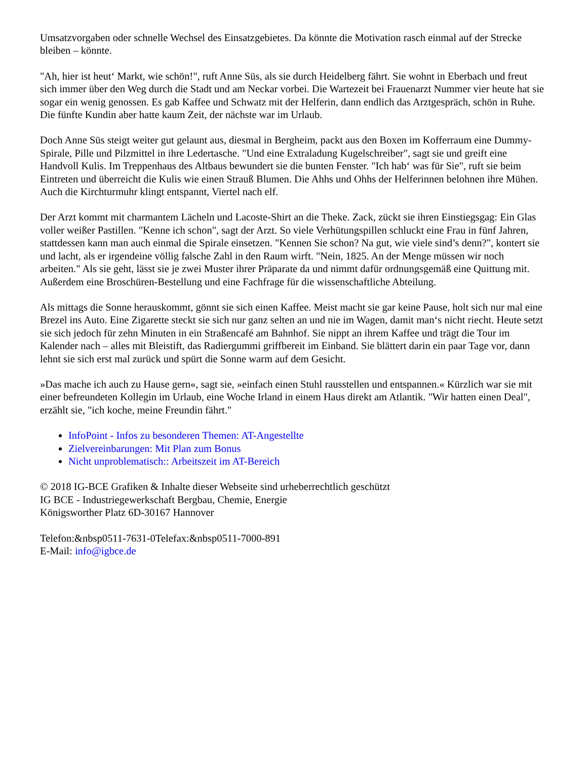Umsatzvorgaben oder schnelle Wechsel des Einsatzgebietes. Da könnte die Motivation rasch einmal auf der Strecke bleiben – könnte.
"Ah, hier ist heut‘ Markt, wie schön!", ruft Anne Süs, als sie durch Heidelberg fährt. Sie wohnt in Eberbach und freut sich immer über den Weg durch die Stadt und am Neckar vorbei. Die Wartezeit bei Frauenarzt Nummer vier heute hat sie sogar ein wenig genossen. Es gab Kaffee und Schwatz mit der Helferin, dann endlich das Arztgespräch, schön in Ruhe. Die fünfte Kundin aber hatte kaum Zeit, der nächste war im Urlaub.
Doch Anne Süs steigt weiter gut gelaunt aus, diesmal in Bergheim, packt aus den Boxen im Kofferraum eine Dummy-Spirale, Pille und Pilzmittel in ihre Ledertasche. "Und eine Extraladung Kugelschreiber", sagt sie und greift eine Handvoll Kulis. Im Treppenhaus des Altbaus bewundert sie die bunten Fenster. "Ich hab‘ was für Sie", ruft sie beim Eintreten und überreicht die Kulis wie einen Strauß Blumen. Die Ahhs und Ohhs der Helferinnen belohnen ihre Mühen. Auch die Kirchturmuhr klingt entspannt, Viertel nach elf.
Der Arzt kommt mit charmantem Lächeln und Lacoste-Shirt an die Theke. Zack, zückt sie ihren Einstiegsgag: Ein Glas voller weißer Pastillen. "Kenne ich schon", sagt der Arzt. So viele Verhütungspillen schluckt eine Frau in fünf Jahren, stattdessen kann man auch einmal die Spirale einsetzen. "Kennen Sie schon? Na gut, wie viele sind’s denn?", kontert sie und lacht, als er irgendeine völlig falsche Zahl in den Raum wirft. "Nein, 1825. An der Menge müssen wir noch arbeiten." Als sie geht, lässt sie je zwei Muster ihrer Präparate da und nimmt dafür ordnungsgemäß eine Quittung mit. Außerdem eine Broschüren-Bestellung und eine Fachfrage für die wissenschaftliche Abteilung.
Als mittags die Sonne herauskommt, gönnt sie sich einen Kaffee. Meist macht sie gar keine Pause, holt sich nur mal eine Brezel ins Auto. Eine Zigarette steckt sie sich nur ganz selten an und nie im Wagen, damit man‘s nicht riecht. Heute setzt sie sich jedoch für zehn Minuten in ein Straßencafé am Bahnhof. Sie nippt an ihrem Kaffee und trägt die Tour im Kalender nach – alles mit Bleistift, das Radiergummi griffbereit im Einband. Sie blättert darin ein paar Tage vor, dann lehnt sie sich erst mal zurück und spürt die Sonne warm auf dem Gesicht.
»Das mache ich auch zu Hause gern«, sagt sie, »einfach einen Stuhl rausstellen und entspannen.« Kürzlich war sie mit einer befreundeten Kollegin im Urlaub, eine Woche Irland in einem Haus direkt am Atlantik. "Wir hatten einen Deal", erzählt sie, "ich koche, meine Freundin fährt."
InfoPoint - Infos zu besonderen Themen: AT-Angestellte
Zielvereinbarungen: Mit Plan zum Bonus
Nicht unproblematisch:: Arbeitszeit im AT-Bereich
© 2018 IG-BCE Grafiken & Inhalte dieser Webseite sind urheberrechtlich geschützt
IG BCE - Industriegewerkschaft Bergbau, Chemie, Energie
Königsworther Platz 6D-30167 Hannover
Telefon:&nbsp0511-7631-0Telefax:&nbsp0511-7000-891
E-Mail: info@igbce.de